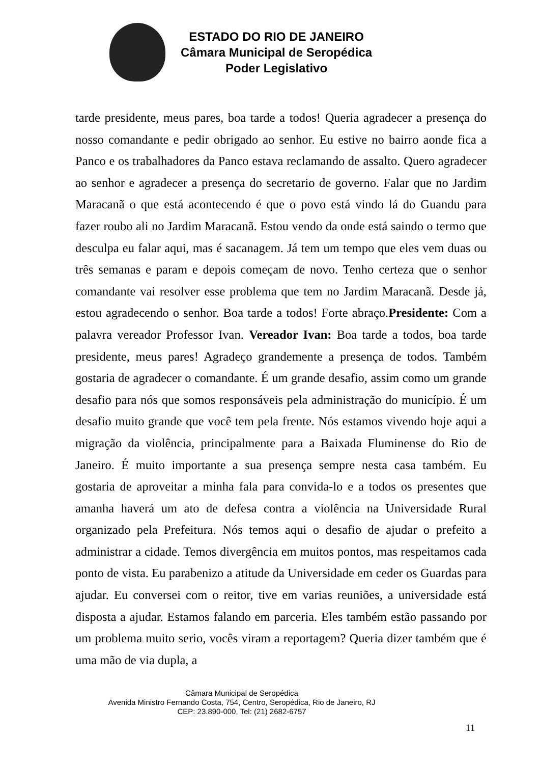ESTADO DO RIO DE JANEIRO
Câmara Municipal de Seropédica
Poder Legislativo
tarde presidente, meus pares, boa tarde a todos! Queria agradecer a presença do nosso comandante e pedir obrigado ao senhor. Eu estive no bairro aonde fica a Panco e os trabalhadores da Panco estava reclamando de assalto. Quero agradecer ao senhor e agradecer a presença do secretario de governo. Falar que no Jardim Maracanã o que está acontecendo é que o povo está vindo lá do Guandu para fazer roubo ali no Jardim Maracanã. Estou vendo da onde está saindo o termo que desculpa eu falar aqui, mas é sacanagem. Já tem um tempo que eles vem duas ou três semanas e param e depois começam de novo. Tenho certeza que o senhor comandante vai resolver esse problema que tem no Jardim Maracanã. Desde já, estou agradecendo o senhor. Boa tarde a todos! Forte abraço.Presidente: Com a palavra vereador Professor Ivan. Vereador Ivan: Boa tarde a todos, boa tarde presidente, meus pares! Agradeço grandemente a presença de todos. Também gostaria de agradecer o comandante. É um grande desafio, assim como um grande desafio para nós que somos responsáveis pela administração do município. É um desafio muito grande que você tem pela frente. Nós estamos vivendo hoje aqui a migração da violência, principalmente para a Baixada Fluminense do Rio de Janeiro. É muito importante a sua presença sempre nesta casa também. Eu gostaria de aproveitar a minha fala para convida-lo e a todos os presentes que amanha haverá um ato de defesa contra a violência na Universidade Rural organizado pela Prefeitura. Nós temos aqui o desafio de ajudar o prefeito a administrar a cidade. Temos divergência em muitos pontos, mas respeitamos cada ponto de vista. Eu parabenizo a atitude da Universidade em ceder os Guardas para ajudar. Eu conversei com o reitor, tive em varias reuniões, a universidade está disposta a ajudar. Estamos falando em parceria. Eles também estão passando por um problema muito serio, vocês viram a reportagem? Queria dizer também que é uma mão de via dupla, a
Câmara Municipal de Seropédica
Avenida Ministro Fernando Costa, 754, Centro, Seropédica, Rio de Janeiro, RJ
CEP: 23.890-000, Tel: (21) 2682-6757
11